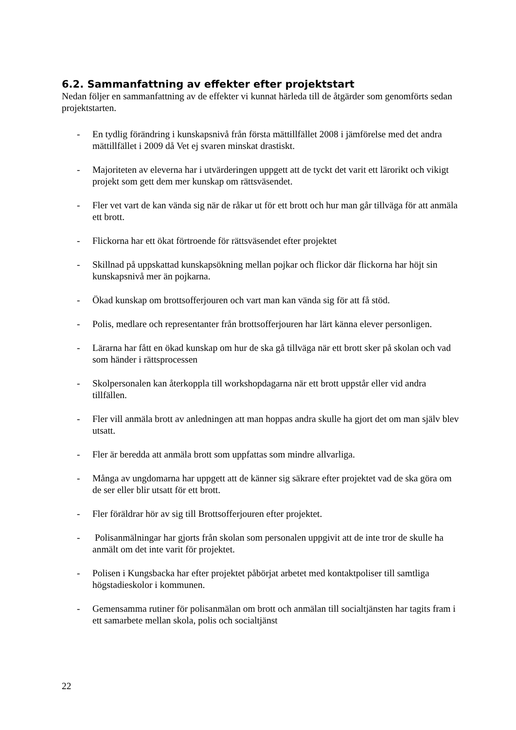6.2. Sammanfattning av effekter efter projektstart
Nedan följer en sammanfattning av de effekter vi kunnat härleda till de åtgärder som genomförts sedan projektstarten.
- En tydlig förändring i kunskapsnivå från första mättillfället 2008 i jämförelse med det andra mättillfället i 2009 då Vet ej svaren minskat drastiskt.
- Majoriteten av eleverna har i utvärderingen uppgett att de tyckt det varit ett lärorikt och vikigt projekt som gett dem mer kunskap om rättsväsendet.
- Fler vet vart de kan vända sig när de råkar ut för ett brott och hur man går tillväga för att anmäla ett brott.
- Flickorna har ett ökat förtroende för rättsväsendet efter projektet
- Skillnad på uppskattad kunskapsökning mellan pojkar och flickor där flickorna har höjt sin kunskapsnivå mer än pojkarna.
- Ökad kunskap om brottsofferjouren och vart man kan vända sig för att få stöd.
- Polis, medlare och representanter från brottsofferjouren har lärt känna elever personligen.
- Lärarna har fått en ökad kunskap om hur de ska gå tillväga när ett brott sker på skolan och vad som händer i rättsprocessen
- Skolpersonalen kan återkoppla till workshopdagarna när ett brott uppstår eller vid andra tillfällen.
- Fler vill anmäla brott av anledningen att man hoppas andra skulle ha gjort det om man själv blev utsatt.
- Fler är beredda att anmäla brott som uppfattas som mindre allvarliga.
- Många av ungdomarna har uppgett att de känner sig säkrare efter projektet vad de ska göra om de ser eller blir utsatt för ett brott.
- Fler föräldrar hör av sig till Brottsofferjouren efter projektet.
- Polisanmälningar har gjorts från skolan som personalen uppgivit att de inte tror de skulle ha anmält om det inte varit för projektet.
- Polisen i Kungsbacka har efter projektet påbörjat arbetet med kontaktpoliser till samtliga högstadieskolor i kommunen.
- Gemensamma rutiner för polisanmälan om brott och anmälan till socialtjänsten har tagits fram i ett samarbete mellan skola, polis och socialtjänst
22